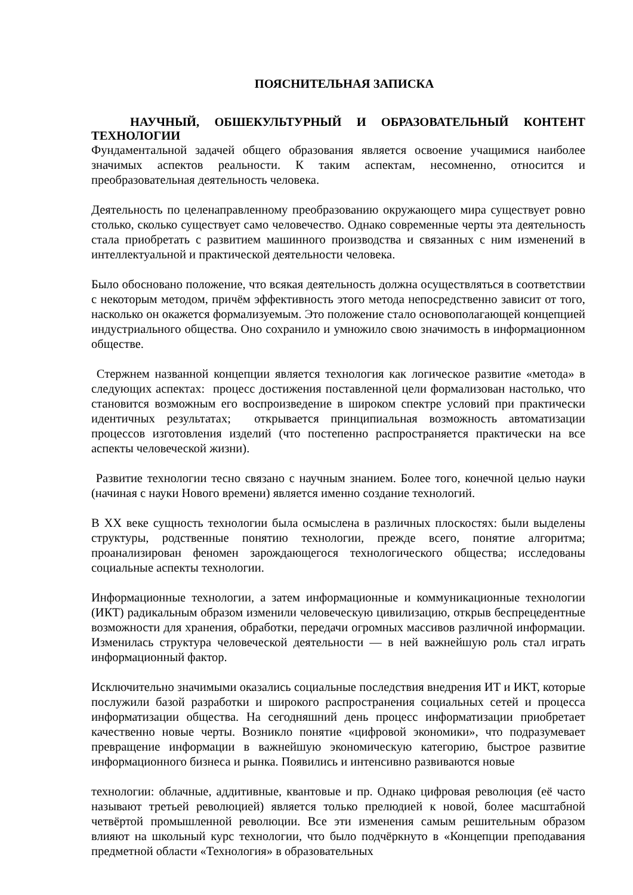ПОЯСНИТЕЛЬНАЯ ЗАПИСКА
НАУЧНЫЙ, ОБШЕКУЛЬТУРНЫЙ И ОБРАЗОВАТЕЛЬНЫЙ КОНТЕНТ ТЕХНОЛОГИИ
Фундаментальной задачей общего образования является освоение учащимися наиболее значимых аспектов реальности. К таким аспектам, несомненно, относится и преобразовательная деятельность человека.
Деятельность по целенаправленному преобразованию окружающего мира существует ровно столько, сколько существует само человечество. Однако современные черты эта деятельность стала приобретать с развитием машинного производства и связанных с ним изменений в интеллектуальной и практической деятельности человека.
Было обосновано положение, что всякая деятельность должна осуществляться в соответствии с некоторым методом, причём эффективность этого метода непосредственно зависит от того, насколько он окажется формализуемым. Это положение стало основополагающей концепцией индустриального общества. Оно сохранило и умножило свою значимость в информационном обществе.
Стержнем названной концепции является технология как логическое развитие «метода» в следующих аспектах: процесс достижения поставленной цели формализован настолько, что становится возможным его воспроизведение в широком спектре условий при практически идентичных результатах; открывается принципиальная возможность автоматизации процессов изготовления изделий (что постепенно распространяется практически на все аспекты человеческой жизни).
Развитие технологии тесно связано с научным знанием. Более того, конечной целью науки (начиная с науки Нового времени) является именно создание технологий.
В XX веке сущность технологии была осмыслена в различных плоскостях: были выделены структуры, родственные понятию технологии, прежде всего, понятие алгоритма; проанализирован феномен зарождающегося технологического общества; исследованы социальные аспекты технологии.
Информационные технологии, а затем информационные и коммуникационные технологии (ИКТ) радикальным образом изменили человеческую цивилизацию, открыв беспрецедентные возможности для хранения, обработки, передачи огромных массивов различной информации. Изменилась структура человеческой деятельности — в ней важнейшую роль стал играть информационный фактор.
Исключительно значимыми оказались социальные последствия внедрения ИТ и ИКТ, которые послужили базой разработки и широкого распространения социальных сетей и процесса информатизации общества. На сегодняшний день процесс информатизации приобретает качественно новые черты. Возникло понятие «цифровой экономики», что подразумевает превращение информации в важнейшую экономическую категорию, быстрое развитие информационного бизнеса и рынка. Появились и интенсивно развиваются новые
технологии: облачные, аддитивные, квантовые и пр. Однако цифровая революция (её часто называют третьей революцией) является только прелюдией к новой, более масштабной четвёртой промышленной революции. Все эти изменения самым решительным образом влияют на школьный курс технологии, что было подчёркнуто в «Концепции преподавания предметной области «Технология» в образовательных